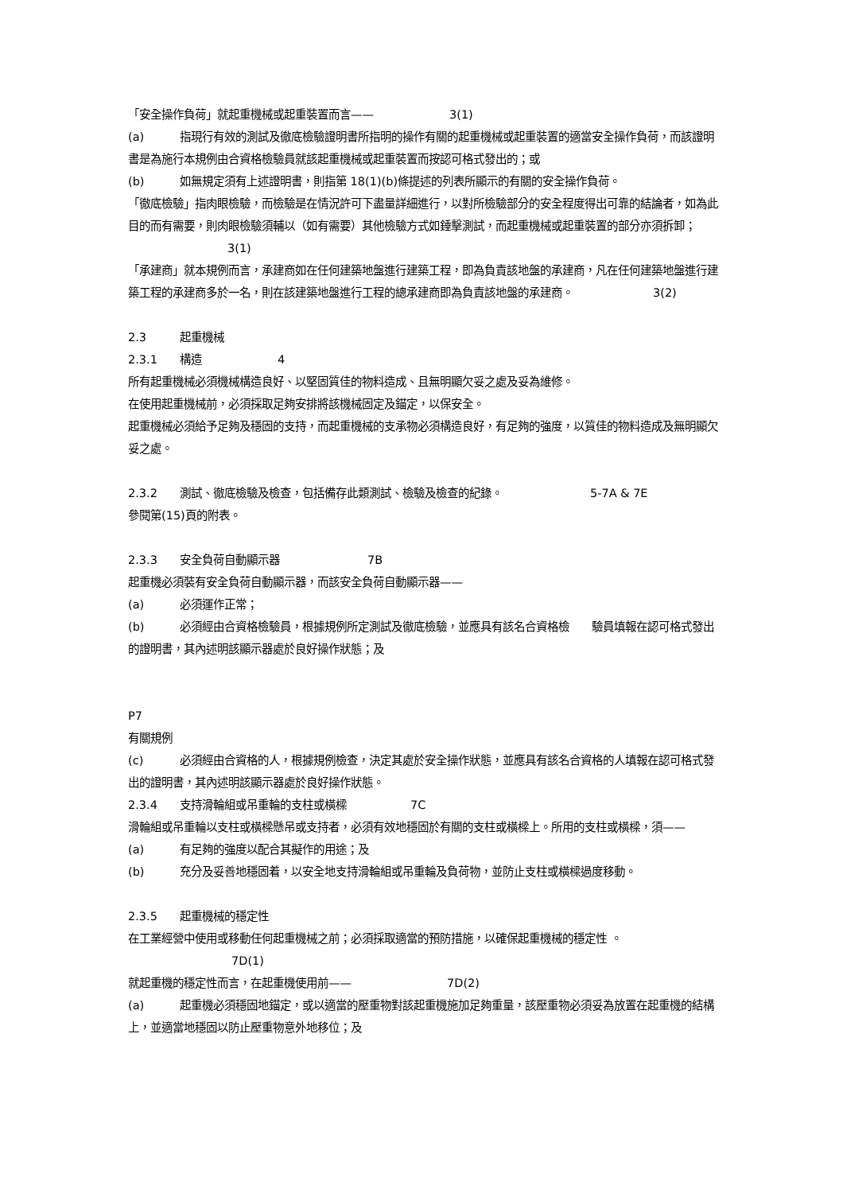「安全操作負荷」就起重機械或起重裝置而言—— 3(1)
(a) 指現行有效的測試及徹底檢驗證明書所指明的操作有關的起重機械或起重裝置的適當安全操作負荷，而該證明書是為施行本規例由合資格檢驗員就該起重機械或起重裝置而按認可格式發出的；或
(b) 如無規定須有上述證明書，則指第 18(1)(b)條提述的列表所顯示的有關的安全操作負荷。
「徹底檢驗」指肉眼檢驗，而檢驗是在情況許可下盡量詳細進行，以對所檢驗部分的安全程度得出可靠的結論者，如為此目的而有需要，則肉眼檢驗須輔以（如有需要）其他檢驗方式如錘擊測試，而起重機械或起重裝置的部分亦須拆卸； 3(1)
「承建商」就本規例而言，承建商如在任何建築地盤進行建築工程，即為負責該地盤的承建商，凡在任何建築地盤進行建築工程的承建商多於一名，則在該建築地盤進行工程的總承建商即為負責該地盤的承建商。 3(2)
2.3 起重機械
2.3.1 構造 4
所有起重機械必須機械構造良好、以堅固質佳的物料造成、且無明顯欠妥之處及妥為維修。
在使用起重機械前，必須採取足夠安排將該機械固定及錨定，以保安全。
起重機械必須給予足夠及穩固的支持，而起重機械的支承物必須構造良好，有足夠的強度，以質佳的物料造成及無明顯欠妥之處。
2.3.2 測試、徹底檢驗及檢查，包括備存此類測試、檢驗及檢查的紀錄。 5-7A & 7E
參閱第(15)頁的附表。
2.3.3 安全負荷自動顯示器 7B
起重機必須裝有安全負荷自動顯示器，而該安全負荷自動顯示器——
(a) 必須運作正常；
(b) 必須經由合資格檢驗員，根據規例所定測試及徹底檢驗，並應具有該名合資格檢　　驗員填報在認可格式發出的證明書，其內述明該顯示器處於良好操作狀態；及
P7
有關規例
(c) 必須經由合資格的人，根據規例檢查，決定其處於安全操作狀態，並應具有該名合資格的人填報在認可格式發出的證明書，其內述明該顯示器處於良好操作狀態。
2.3.4 支持滑輪組或吊重輪的支柱或橫樑 7C
滑輪組或吊重輪以支柱或橫樑懸吊或支持者，必須有效地穩固於有關的支柱或橫樑上。所用的支柱或橫樑，須——
(a) 有足夠的強度以配合其擬作的用途；及
(b) 充分及妥善地穩固着，以安全地支持滑輪組或吊重輪及負荷物，並防止支柱或橫樑過度移動。
2.3.5 起重機械的穩定性
在工業經營中使用或移動任何起重機械之前；必須採取適當的預防措施，以確保起重機械的穩定性 。
7D(1)
就起重機的穩定性而言，在起重機使用前—— 7D(2)
(a) 起重機必須穩固地錨定，或以適當的壓重物對該起重機施加足夠重量，該壓重物必須妥為放置在起重機的結構上，並適當地穩固以防止壓重物意外地移位；及